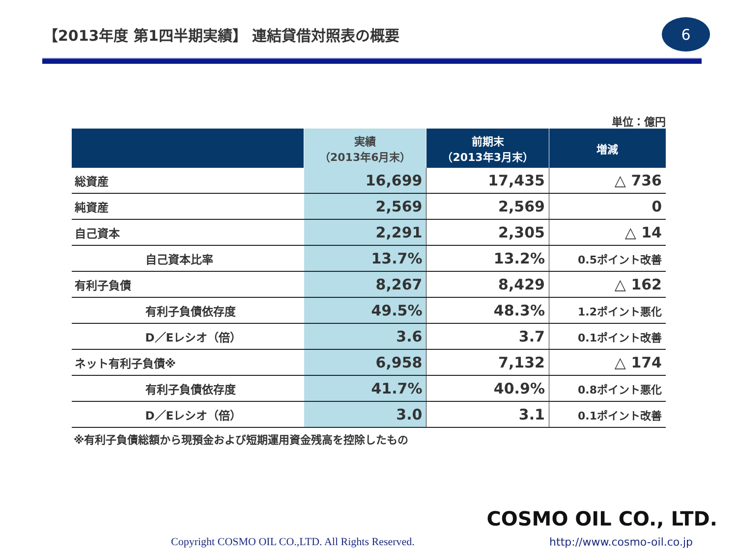【2013年度 第1四半期実績】 連結貸借対照表の概要
6
単位：億円
| | 実績 （2013年6月末） | 前期末 （2013年3月末） | 増減 |
| --- | --- | --- | --- |
| 総資産 | 16,699 | 17,435 | △ 736 |
| 純資産 | 2,569 | 2,569 | 0 |
| 自己資本 | 2,291 | 2,305 | △ 14 |
| 自己資本比率 | 13.7% | 13.2% | 0.5ポイント改善 |
| 有利子負債 | 8,267 | 8,429 | △ 162 |
| 有利子負債依存度 | 49.5% | 48.3% | 1.2ポイント悪化 |
| D／Eレシオ（倍） | 3.6 | 3.7 | 0.1ポイント改善 |
| ネット有利子負債※ | 6,958 | 7,132 | △ 174 |
| 有利子負債依存度 | 41.7% | 40.9% | 0.8ポイント悪化 |
| D／Eレシオ（倍） | 3.0 | 3.1 | 0.1ポイント改善 |
※有利子負債総額から現預金および短期運用資金残高を控除したもの
COSMO OIL CO., LTD.
Copyright COSMO OIL CO.,LTD. All Rights Reserved.
http://www.cosmo-oil.co.jp